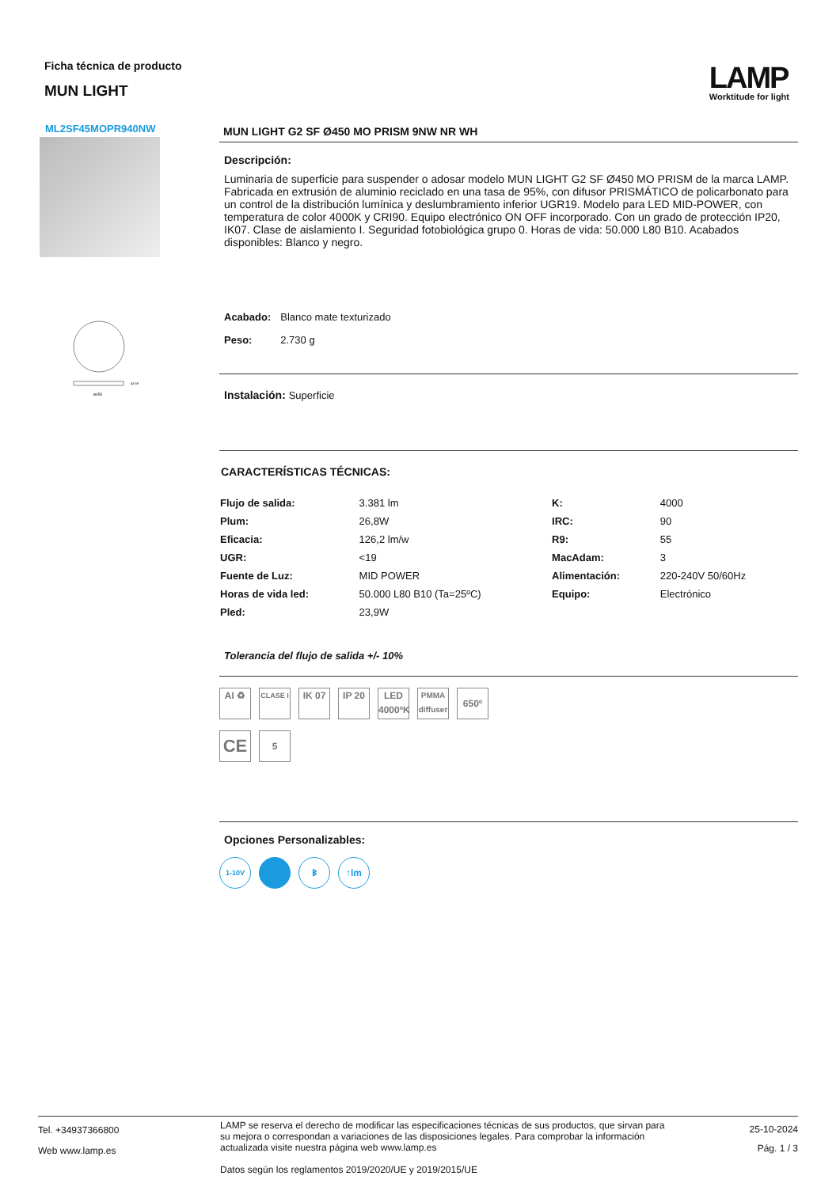Ficha técnica de producto
MUN LIGHT
LAMP
Worktitude for light
ML2SF45MOPR940NW
ø450
43 59
MUN LIGHT G2 SF Ø450 MO PRISM 9NW NR WH
Descripción:
Luminaria de superficie para suspender o adosar modelo MUN LIGHT G2 SF Ø450 MO PRISM de la marca LAMP. Fabricada en extrusión de aluminio reciclado en una tasa de 95%, con difusor PRISMÁTICO de policarbonato para un control de la distribución lumínica y deslumbramiento inferior UGR19. Modelo para LED MID-POWER, con temperatura de color 4000K y CRI90. Equipo electrónico ON OFF incorporado. Con un grado de protección IP20, IK07. Clase de aislamiento I. Seguridad fotobiológica grupo 0. Horas de vida: 50.000 L80 B10. Acabados disponibles: Blanco y negro.
| Acabado: | Blanco mate texturizado |
| Peso: | 2.730 g |
Instalación: Superficie
CARACTERÍSTICAS TÉCNICAS:
| Flujo de salida: | 3.381 lm | K: | 4000 |
| Plum: | 26,8W | IRC: | 90 |
| Eficacia: | 126,2 lm/w | R9: | 55 |
| UGR: | <19 | MacAdam: | 3 |
| Fuente de Luz: | MID POWER | Alimentación: | 220-240V 50/60Hz |
| Horas de vida led: | 50.000 L80 B10 (Ta=25ºC) | Equipo: | Electrónico |
| Pled: | 23,9W | | |
Tolerancia del flujo de salida +/- 10%
AI ♻
CLASE I
IK 07 IP 20 LED 4000ºK
PMMA diffuser
650º
CE
5
Opciones Personalizables:
1-10V
ᛒ ↑lm
Tel. +34937366800
Web www.lamp.es
LAMP se reserva el derecho de modificar las especificaciones técnicas de sus productos, que sirvan para su mejora o correspondan a variaciones de las disposiciones legales. Para comprobar la información actualizada visite nuestra página web www.lamp.es
Datos según los reglamentos 2019/2020/UE y 2019/2015/UE
25-10-2024
Pág. 1 / 3